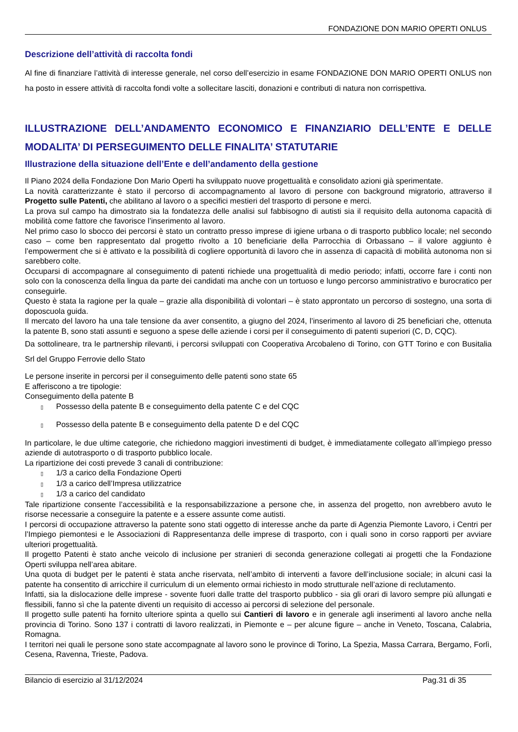FONDAZIONE DON MARIO OPERTI ONLUS
Descrizione dell’attività di raccolta fondi
Al fine di finanziare l’attività di interesse generale, nel corso dell’esercizio in esame FONDAZIONE DON MARIO OPERTI ONLUS non ha posto in essere attività di raccolta fondi volte a sollecitare lasciti, donazioni e contributi di natura non corrispettiva.
ILLUSTRAZIONE DELL’ANDAMENTO ECONOMICO E FINANZIARIO DELL’ENTE E DELLE
MODALITA’ DI PERSEGUIMENTO DELLE FINALITA’ STATUTARIE
Illustrazione della situazione dell’Ente e dell’andamento della gestione
Il Piano 2024 della Fondazione Don Mario Operti ha sviluppato nuove progettualità e consolidato azioni già sperimentate.
La novità caratterizzante è stato il percorso di accompagnamento al lavoro di persone con background migratorio, attraverso il Progetto sulle Patenti, che abilitano al lavoro o a specifici mestieri del trasporto di persone e merci.
La prova sul campo ha dimostrato sia la fondatezza delle analisi sul fabbisogno di autisti sia il requisito della autonoma capacità di mobilità come fattore che favorisce l’inserimento al lavoro.
Nel primo caso lo sbocco dei percorsi è stato un contratto presso imprese di igiene urbana o di trasporto pubblico locale; nel secondo caso – come ben rappresentato dal progetto rivolto a 10 beneficiarie della Parrocchia di Orbassano – il valore aggiunto è l’empowerment che si è attivato e la possibilità di cogliere opportunità di lavoro che in assenza di capacità di mobilità autonoma non si sarebbero colte.
Occuparsi di accompagnare al conseguimento di patenti richiede una progettualità di medio periodo; infatti, occorre fare i conti non solo con la conoscenza della lingua da parte dei candidati ma anche con un tortuoso e lungo percorso amministrativo e burocratico per conseguirle.
Questo è stata la ragione per la quale – grazie alla disponibilità di volontari – è stato approntato un percorso di sostegno, una sorta di doposcuola guida.
Il mercato del lavoro ha una tale tensione da aver consentito, a giugno del 2024, l’inserimento al lavoro di 25 beneficiari che, ottenuta la patente B, sono stati assunti e seguono a spese delle aziende i corsi per il conseguimento di patenti superiori (C, D, CQC).
Da sottolineare, tra le partnership rilevanti, i percorsi sviluppati con Cooperativa Arcobaleno di Torino, con GTT Torino e con Busitalia Srl del Gruppo Ferrovie dello Stato
Le persone inserite in percorsi per il conseguimento delle patenti sono state 65
E afferiscono a tre tipologie:
Conseguimento della patente B
▯ Possesso della patente B e conseguimento della patente C e del CQC
▯ Possesso della patente B e conseguimento della patente D e del CQC
In particolare, le due ultime categorie, che richiedono maggiori investimenti di budget, è immediatamente collegato all’impiego presso aziende di autotrasporto o di trasporto pubblico locale.
La ripartizione dei costi prevede 3 canali di contribuzione:
▯ 1/3 a carico della Fondazione Operti
▯ 1/3 a carico dell’Impresa utilizzatrice
▯ 1/3 a carico del candidato
Tale ripartizione consente l’accessibilità e la responsabilizzazione a persone che, in assenza del progetto, non avrebbero avuto le risorse necessarie a conseguire la patente e a essere assunte come autisti.
I percorsi di occupazione attraverso la patente sono stati oggetto di interesse anche da parte di Agenzia Piemonte Lavoro, i Centri per l’Impiego piemontesi e le Associazioni di Rappresentanza delle imprese di trasporto, con i quali sono in corso rapporti per avviare ulteriori progettualità.
Il progetto Patenti è stato anche veicolo di inclusione per stranieri di seconda generazione collegati ai progetti che la Fondazione Operti sviluppa nell’area abitare.
Una quota di budget per le patenti è stata anche riservata, nell’ambito di interventi a favore dell’inclusione sociale; in alcuni casi la patente ha consentito di arricchire il curriculum di un elemento ormai richiesto in modo strutturale nell’azione di reclutamento.
Infatti, sia la dislocazione delle imprese - sovente fuori dalle tratte del trasporto pubblico - sia gli orari di lavoro sempre più allungati e flessibili, fanno sì che la patente diventi un requisito di accesso ai percorsi di selezione del personale.
Il progetto sulle patenti ha fornito ulteriore spinta a quello sui Cantieri di lavoro e in generale agli inserimenti al lavoro anche nella provincia di Torino. Sono 137 i contratti di lavoro realizzati, in Piemonte e – per alcune figure – anche in Veneto, Toscana, Calabria, Romagna.
I territori nei quali le persone sono state accompagnate al lavoro sono le province di Torino, La Spezia, Massa Carrara, Bergamo, Forlì, Cesena, Ravenna, Trieste, Padova.
Bilancio di esercizio al 31/12/2024 Pag.31 di 35